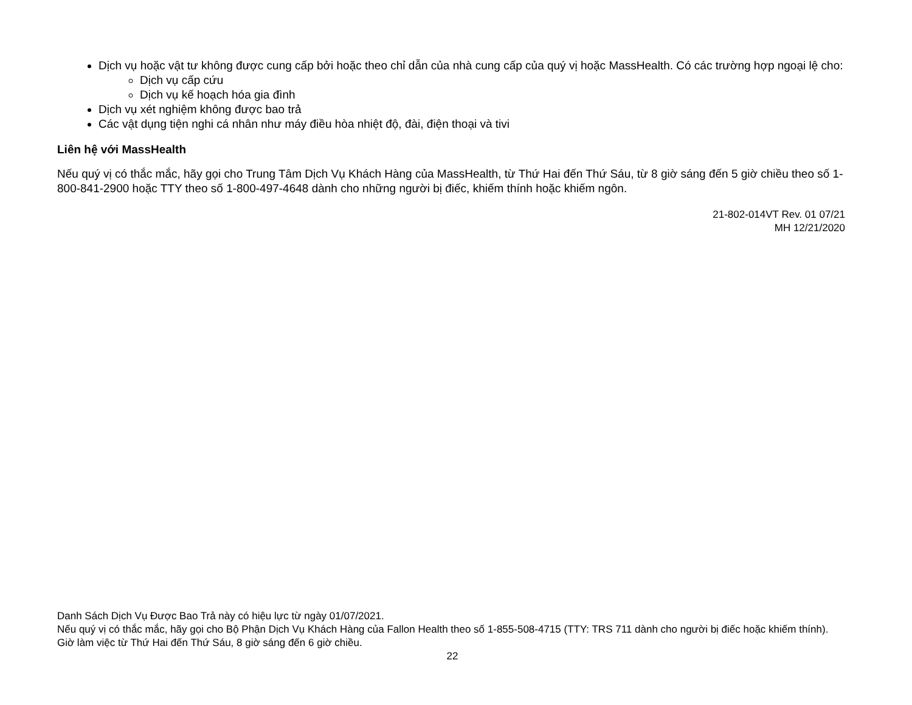Dịch vụ hoặc vật tư không được cung cấp bởi hoặc theo chỉ dẫn của nhà cung cấp của quý vị hoặc MassHealth. Có các trường hợp ngoại lệ cho:
Dịch vụ cấp cứu
Dịch vụ kế hoạch hóa gia đình
Dịch vụ xét nghiệm không được bao trả
Các vật dụng tiện nghi cá nhân như máy điều hòa nhiệt độ, đài, điện thoại và tivi
Liên hệ với MassHealth
Nếu quý vị có thắc mắc, hãy gọi cho Trung Tâm Dịch Vụ Khách Hàng của MassHealth, từ Thứ Hai đến Thứ Sáu, từ 8 giờ sáng đến 5 giờ chiều theo số 1-800-841-2900 hoặc TTY theo số 1-800-497-4648 dành cho những người bị điếc, khiếm thính hoặc khiếm ngôn.
21-802-014VT Rev. 01 07/21
MH 12/21/2020
Danh Sách Dịch Vụ Được Bao Trả này có hiệu lực từ ngày 01/07/2021.
Nếu quý vị có thắc mắc, hãy gọi cho Bộ Phận Dịch Vụ Khách Hàng của Fallon Health theo số 1-855-508-4715 (TTY: TRS 711 dành cho người bị điếc hoặc khiếm thính). Giờ làm việc từ Thứ Hai đến Thứ Sáu, 8 giờ sáng đến 6 giờ chiều.
22